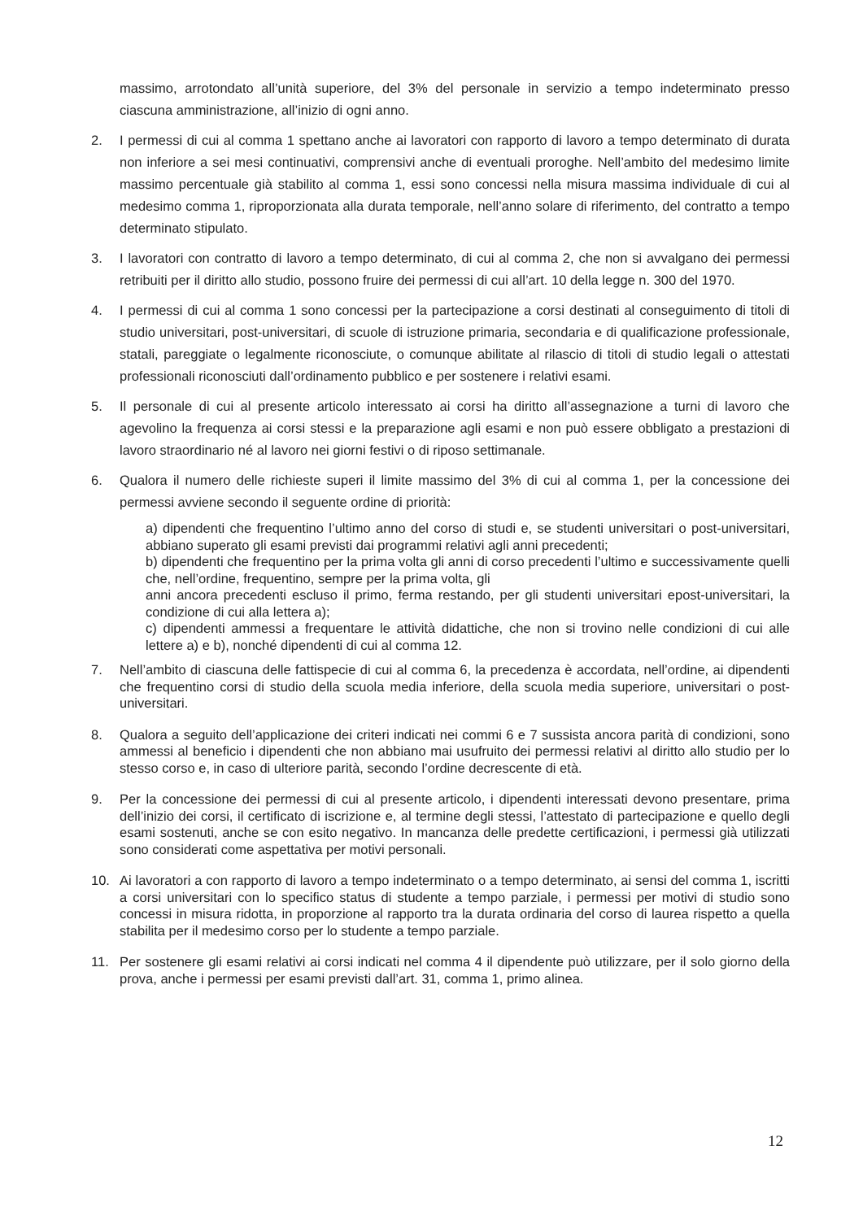massimo, arrotondato all’unità superiore, del 3% del personale in servizio a tempo indeterminato presso ciascuna amministrazione, all’inizio di ogni anno.
2. I permessi di cui al comma 1 spettano anche ai lavoratori con rapporto di lavoro a tempo determinato di durata non inferiore a sei mesi continuativi, comprensivi anche di eventuali proroghe. Nell’ambito del medesimo limite massimo percentuale già stabilito al comma 1, essi sono concessi nella misura massima individuale di cui al medesimo comma 1, riproporzionata alla durata temporale, nell’anno solare di riferimento, del contratto a tempo determinato stipulato.
3. I lavoratori con contratto di lavoro a tempo determinato, di cui al comma 2, che non si avvalgano dei permessi retribuiti per il diritto allo studio, possono fruire dei permessi di cui all’art. 10 della legge n. 300 del 1970.
4. I permessi di cui al comma 1 sono concessi per la partecipazione a corsi destinati al conseguimento di titoli di studio universitari, post-universitari, di scuole di istruzione primaria, secondaria e di qualificazione professionale, statali, pareggiate o legalmente riconosciute, o comunque abilitate al rilascio di titoli di studio legali o attestati professionali riconosciuti dall’ordinamento pubblico e per sostenere i relativi esami.
5. Il personale di cui al presente articolo interessato ai corsi ha diritto all’assegnazione a turni di lavoro che agevolino la frequenza ai corsi stessi e la preparazione agli esami e non può essere obbligato a prestazioni di lavoro straordinario né al lavoro nei giorni festivi o di riposo settimanale.
6. Qualora il numero delle richieste superi il limite massimo del 3% di cui al comma 1, per la concessione dei permessi avviene secondo il seguente ordine di priorità:
a) dipendenti che frequentino l’ultimo anno del corso di studi e, se studenti universitari o post-universitari, abbiano superato gli esami previsti dai programmi relativi agli anni precedenti;
b) dipendenti che frequentino per la prima volta gli anni di corso precedenti l’ultimo e successivamente quelli che, nell’ordine, frequentino, sempre per la prima volta, gli
anni ancora precedenti escluso il primo, ferma restando, per gli studenti universitari epost-universitari, la condizione di cui alla lettera a);
c) dipendenti ammessi a frequentare le attività didattiche, che non si trovino nelle condizioni di cui alle lettere a) e b), nonché dipendenti di cui al comma 12.
7. Nell’ambito di ciascuna delle fattispecie di cui al comma 6, la precedenza è accordata, nell’ordine, ai dipendenti che frequentino corsi di studio della scuola media inferiore, della scuola media superiore, universitari o post-universitari.
8. Qualora a seguito dell’applicazione dei criteri indicati nei commi 6 e 7 sussista ancora parità di condizioni, sono ammessi al beneficio i dipendenti che non abbiano mai usufruito dei permessi relativi al diritto allo studio per lo stesso corso e, in caso di ulteriore parità, secondo l’ordine decrescente di età.
9. Per la concessione dei permessi di cui al presente articolo, i dipendenti interessati devono presentare, prima dell’inizio dei corsi, il certificato di iscrizione e, al termine degli stessi, l’attestato di partecipazione e quello degli esami sostenuti, anche se con esito negativo. In mancanza delle predette certificazioni, i permessi già utilizzati sono considerati come aspettativa per motivi personali.
10. Ai lavoratori a con rapporto di lavoro a tempo indeterminato o a tempo determinato, ai sensi del comma 1, iscritti a corsi universitari con lo specifico status di studente a tempo parziale, i permessi per motivi di studio sono concessi in misura ridotta, in proporzione al rapporto tra la durata ordinaria del corso di laurea rispetto a quella stabilita per il medesimo corso per lo studente a tempo parziale.
11. Per sostenere gli esami relativi ai corsi indicati nel comma 4 il dipendente può utilizzare, per il solo giorno della prova, anche i permessi per esami previsti dall’art. 31, comma 1, primo alinea.
12